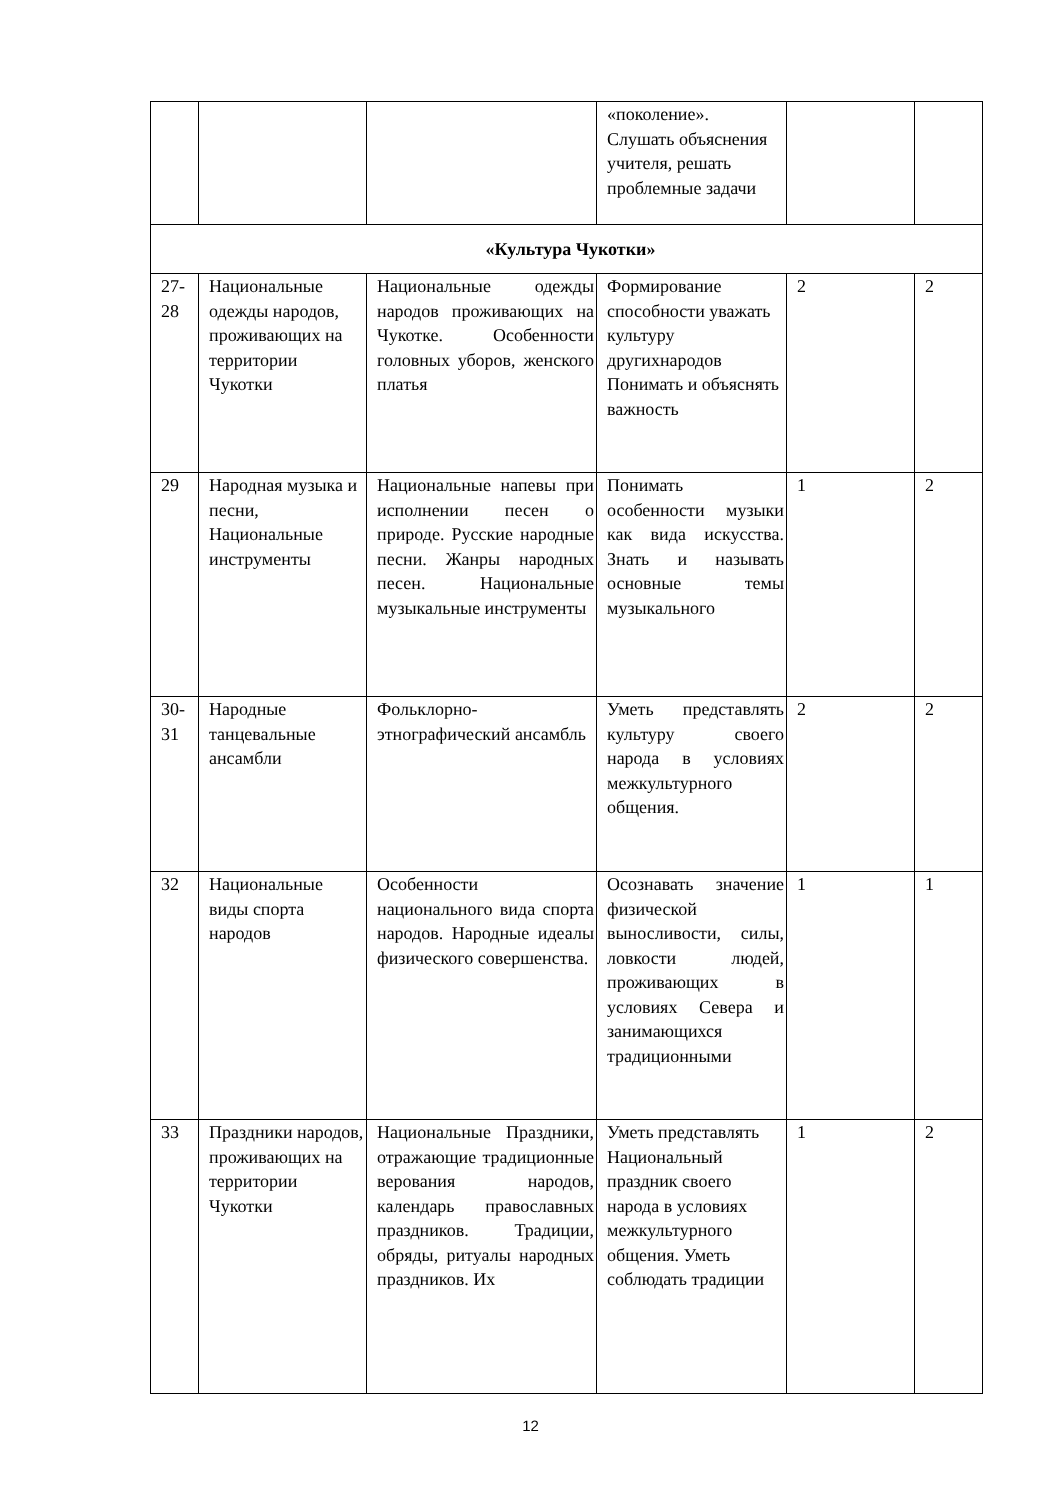| | | | «поколение». Слушать объяснения учителя, решать проблемные задачи | | |
| «Культура Чукотки» | | | | | |
| 27-28 | Национальные одежды народов, проживающих на территории Чукотки | Национальные одежды народов проживающих на Чукотке. Особенности головных уборов, женского платья | Формирование способности уважать культуру другихнародов Понимать и объяснять важность | 2 | 2 |
| 29 | Народная музыка и песни, Национальные инструменты | Национальные напевы при исполнении песен о природе. Русские народные песни. Жанры народных песен. Национальные музыкальные инструменты | Понимать особенности музыки как вида искусства. Знать и называть основные темы музыкального | 1 | 2 |
| 30-31 | Народные танцевальные ансамбли | Фольклорно-этнографический ансамбль | Уметь представлять культуру своего народа в условиях межкультурного общения. | 2 | 2 |
| 32 | Национальные виды спорта народов | Особенности национального вида спорта народов. Народные идеалы физического совершенства. | Осознавать значение физической выносливости, силы, ловкости людей, проживающих в условиях Севера и занимающихся традиционными | 1 | 1 |
| 33 | Праздники народов, проживающих на территории Чукотки | Национальные Праздники, отражающие традиционные верования народов, календарь православных праздников. Традиции, обряды, ритуалы народных праздников. Их | Уметь представлять Национальный праздник своего народа в условиях межкультурного общения. Уметь соблюдать традиции | 1 | 2 |
12